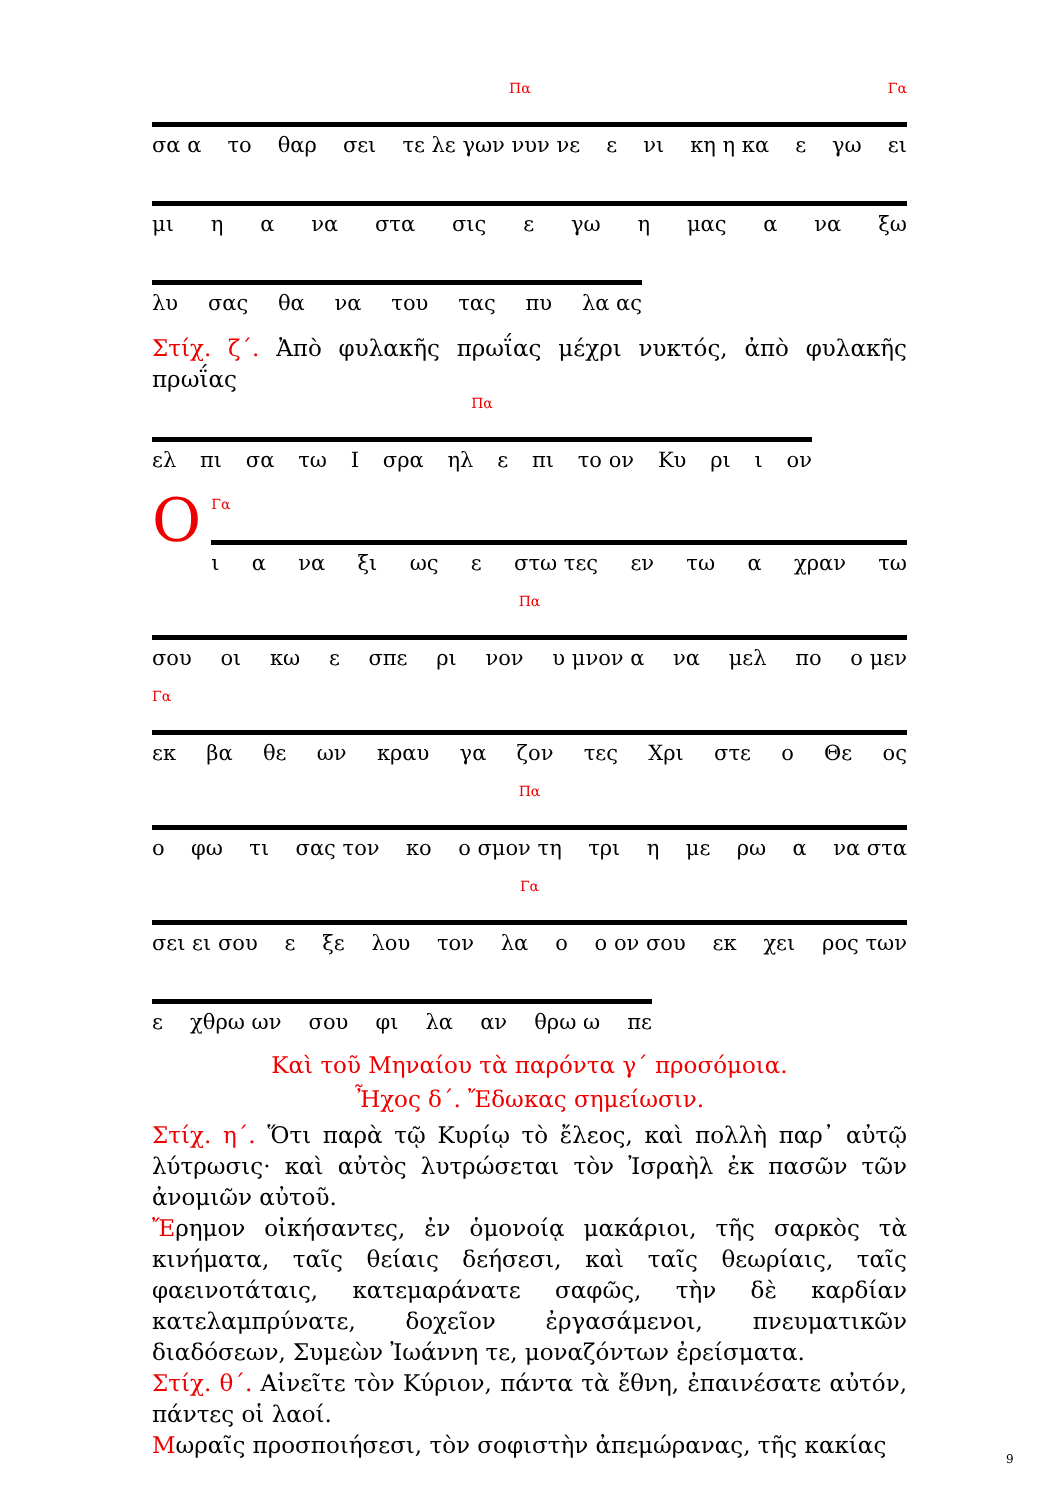Πα Γα
σα α το θαρ σει τε λε γων νυν νε ε νι κη η κα ε γω ει
μι η α να στα σις ε γω η μας α να ξω
λυ σας θα να του τας πυ λα ας
Στίχ. ζ΄. Ἀπὸ φυλακῆς πρωΐας μέχρι νυκτός, ἀπὸ φυλακῆς πρωΐας
Πα
ελ πι σα τω Ι σρα ηλ ε πι το ον Κυ ρι ι ον
Ο Γα
ι α να ξι ως ε στω τες εν τω α χραν τω
Πα
σου οι κω ε σπε ρι νον υ μνον α να μελ πο ο μεν
Γα
εκ βα θε ων κραυ γα ζον τες Χρι στε ο Θε ος
Πα
ο φω τι σας τον κο ο σμον τη τρι η με ρω α να στα
Γα
σει ει σου ε ξε λου τον λα ο ο ον σου εκ χει ρος των
ε χθρω ων σου φι λα αν θρω ω πε
Καὶ τοῦ Μηναίου τὰ παρόντα γ΄ προσόμοια.
Ἦχος δ΄. Ἔδωκας σημείωσιν.
Στίχ. η΄. Ὅτι παρὰ τῷ Κυρίῳ τὸ ἔλεος, καὶ πολλὴ παρ᾽ αὐτῷ λύτρωσις· καὶ αὐτὸς λυτρώσεται τὸν Ἰσραὴλ ἐκ πασῶν τῶν ἀνομιῶν αὐτοῦ.
Ἔρημον οἰκήσαντες, ἐν ὁμονοίᾳ μακάριοι, τῆς σαρκὸς τὰ κινήματα, ταῖς θείαις δεήσεσι, καὶ ταῖς θεωρίαις, ταῖς φαεινοτάταις, κατεμαράνατε σαφῶς, τὴν δὲ καρδίαν κατελαμπρύνατε, δοχεῖον ἐργασάμενοι, πνευματικῶν διαδόσεων, Συμεὼν Ἰωάννη τε, μοναζόντων ἐρείσματα.
Στίχ. θ΄. Αἰνεῖτε τὸν Κύριον, πάντα τὰ ἔθνη, ἐπαινέσατε αὐτόν, πάντες οἱ λαοί.
Μωραῖς προσποιήσεσι, τὸν σοφιστὴν ἀπεμώρανας, τῆς κακίας
9